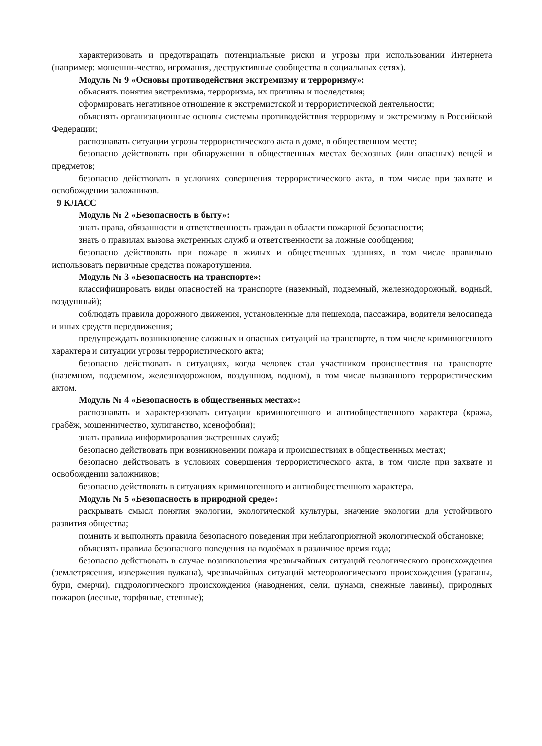характеризовать и предотвращать потенциальные риски и угрозы при использовании Интернета (например: мошенни-чество, игромания, деструктивные сообщества в социальных сетях).
Модуль № 9 «Основы противодействия экстремизму и терроризму»:
объяснять понятия экстремизма, терроризма, их причины и последствия;
сформировать негативное отношение к экстремистской и террористической деятельности;
объяснять организационные основы системы противодействия терроризму и экстремизму в Российской Федерации;
распознавать ситуации угрозы террористического акта в доме, в общественном месте;
безопасно действовать при обнаружении в общественных местах бесхозных (или опасных) вещей и предметов;
безопасно действовать в условиях совершения террористического акта, в том числе при захвате и освобождении заложников.
9 КЛАСС
Модуль № 2 «Безопасность в быту»:
знать права, обязанности и ответственность граждан в области пожарной безопасности;
знать о правилах вызова экстренных служб и ответственности за ложные сообщения;
безопасно действовать при пожаре в жилых и общественных зданиях, в том числе правильно использовать первичные средства пожаротушения.
Модуль № 3 «Безопасность на транспорте»:
классифицировать виды опасностей на транспорте (наземный, подземный, железнодорожный, водный, воздушный);
соблюдать правила дорожного движения, установленные для пешехода, пассажира, водителя велосипеда и иных средств передвижения;
предупреждать возникновение сложных и опасных ситуаций на транспорте, в том числе криминогенного характера и ситуации угрозы террористического акта;
безопасно действовать в ситуациях, когда человек стал участником происшествия на транспорте (наземном, подземном, железнодорожном, воздушном, водном), в том числе вызванного террористическим актом.
Модуль № 4 «Безопасность в общественных местах»:
распознавать и характеризовать ситуации криминогенного и антиобщественного характера (кража, грабёж, мошенничество, хулиганство, ксенофобия);
знать правила информирования экстренных служб;
безопасно действовать при возникновении пожара и происшествиях в общественных местах;
безопасно действовать в условиях совершения террористического акта, в том числе при захвате и освобождении заложников;
безопасно действовать в ситуациях криминогенного и антиобщественного характера.
Модуль № 5 «Безопасность в природной среде»:
раскрывать смысл понятия экологии, экологической культуры, значение экологии для устойчивого развития общества;
помнить и выполнять правила безопасного поведения при неблагоприятной экологической обстановке;
объяснять правила безопасного поведения на водоёмах в различное время года;
безопасно действовать в случае возникновения чрезвычайных ситуаций геологического происхождения (землетрясения, извержения вулкана), чрезвычайных ситуаций метеорологического происхождения (ураганы, бури, смерчи), гидрологического происхождения (наводнения, сели, цунами, снежные лавины), природных пожаров (лесные, торфяные, степные);